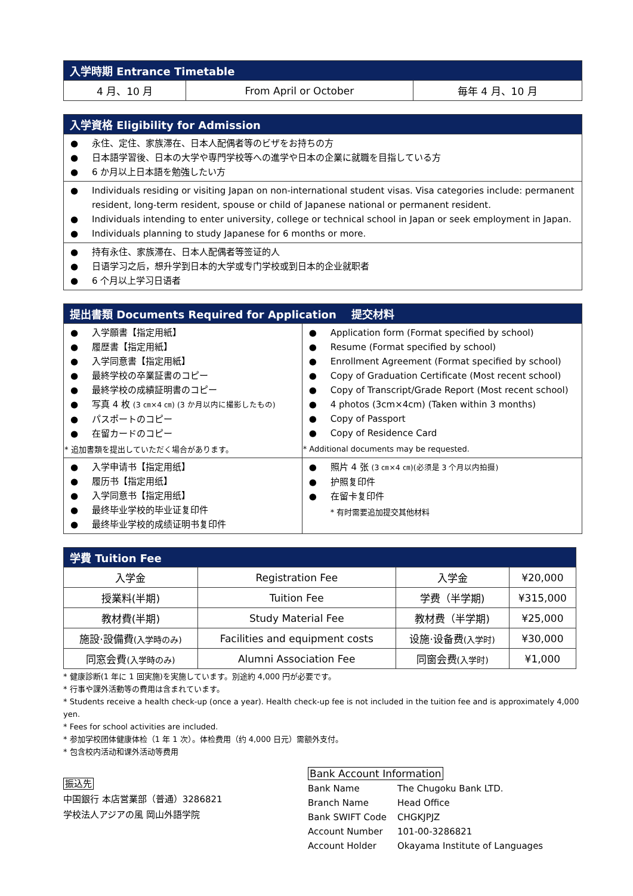| 入学時期 Entrance Timetable | | |
| --- | --- | --- |
| 4 月、10 月 | From April or October | 毎年 4 月、10 月 |
| 入学資格 Eligibility for Admission |
| --- |
| ● 永住、定住、家族滞在、日本人配偶者等のビザをお持ちの方 ● 日本語学習後、日本の大学や専門学校等への進学や日本の企業に就職を目指している方 ● 6 か月以上日本語を勉強したい方 |
| ● Individuals residing or visiting Japan on non-international student visas. Visa categories include: permanent resident, long-term resident, spouse or child of Japanese national or permanent resident. ● Individuals intending to enter university, college or technical school in Japan or seek employment in Japan. ● Individuals planning to study Japanese for 6 months or more. |
| ● 持有永住、家族滞在、日本人配偶者等签证的人 ● 日语学习之后，想升学到日本的大学或专门学校或到日本的企业就职者 ● 6 个月以上学习日语者 |
| 提出書類 Documents Required for Application 提交材料 | |
| --- | --- |
| ● 入学願書【指定用紙】 ● 履歴書【指定用紙】 ● 入学同意書【指定用紙】 ● 最終学校の卒業証書のコピー ● 最終学校の成績証明書のコピー ● 写真 4 枚 (3 ㎝×4 ㎝) (3 か月以内に撮影したもの) ● パスポートのコピー ● 在留カードのコピー * 追加書類を提出していただく場合があります。 | ● Application form (Format specified by school) ● Resume (Format specified by school) ● Enrollment Agreement (Format specified by school) ● Copy of Graduation Certificate (Most recent school) ● Copy of Transcript/Grade Report (Most recent school) ● 4 photos (3cm×4cm) (Taken within 3 months) ● Copy of Passport ● Copy of Residence Card * Additional documents may be requested. |
| ● 入学申请书【指定用纸】 ● 履历书【指定用纸】 ● 入学同意书【指定用纸】 ● 最终毕业学校的毕业证复印件 ● 最终毕业学校的成绩证明书复印件 | ● 照片 4 张 (3 ㎝×4 ㎝)(必须是 3 个月以内拍摄) ● 护照复印件 ● 在留卡复印件 * 有时需要追加提交其他材料 |
| 学費 Tuition Fee | | | |
| --- | --- | --- | --- |
| 入学金 | Registration Fee | 入学金 | ¥20,000 |
| 授業料(半期) | Tuition Fee | 学费（半学期) | ¥315,000 |
| 教材費(半期) | Study Material Fee | 教材费（半学期) | ¥25,000 |
| 施設·設備費 (入学時のみ) | Facilities and equipment costs | 设施·设备费 (入学时) | ¥30,000 |
| 同窓会費 (入学時のみ) | Alumni Association Fee | 同窗会费 (入学时) | ¥1,000 |
* 健康診断(1 年に 1 回実施)を実施しています。別途約 4,000 円が必要です。
* 行事や課外活動等の費用は含まれています。
* Students receive a health check-up (once a year). Health check-up fee is not included in the tuition fee and is approximately 4,000 yen.
* Fees for school activities are included.
* 参加学校团体健康体检（1 年 1 次）。体检费用（约 4,000 日元）需额外支付。
* 包含校内活动和课外活动等费用
振込先
中国銀行 本店営業部（普通）3286821
学校法人アジアの風 岡山外語学院
Bank Account Information
| Bank Name | The Chugoku Bank LTD. |
| Branch Name | Head Office |
| Bank SWIFT Code | CHGKJPJZ |
| Account Number | 101-00-3286821 |
| Account Holder | Okayama Institute of Languages |